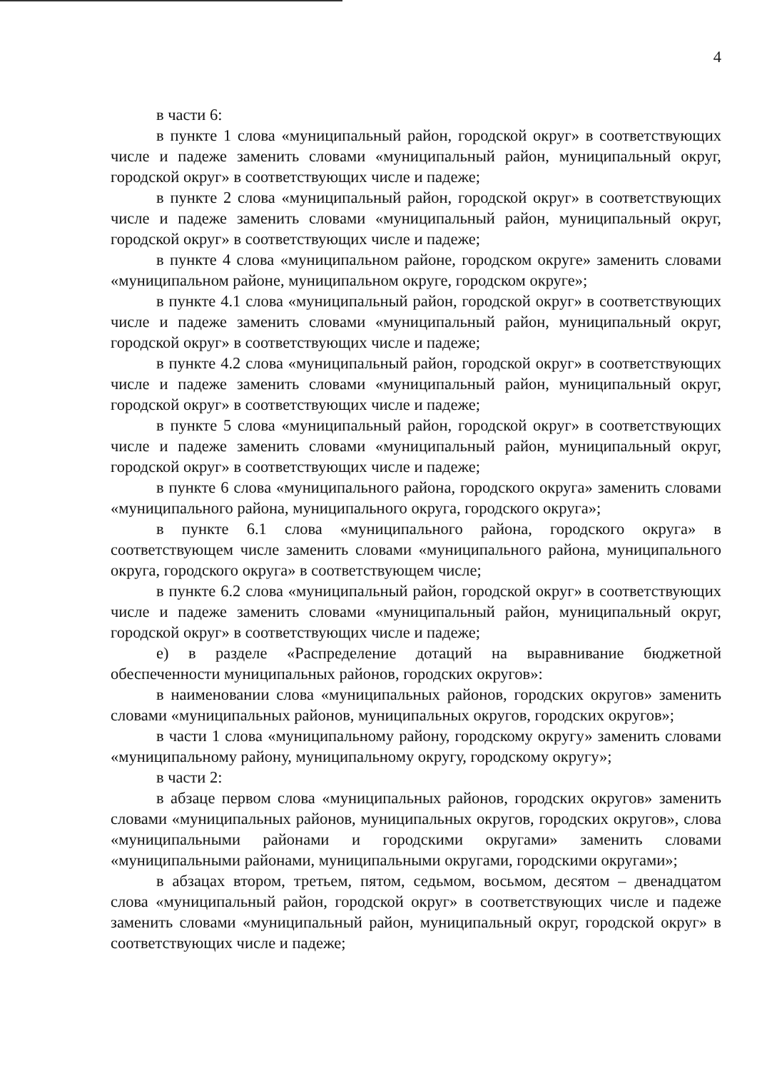4
в части 6:
в пункте 1 слова «муниципальный район, городской округ» в соответствующих числе и падеже заменить словами «муниципальный район, муниципальный округ, городской округ» в соответствующих числе и падеже;
в пункте 2 слова «муниципальный район, городской округ» в соответствующих числе и падеже заменить словами «муниципальный район, муниципальный округ, городской округ» в соответствующих числе и падеже;
в пункте 4 слова «муниципальном районе, городском округе» заменить словами «муниципальном районе, муниципальном округе, городском округе»;
в пункте 4.1 слова «муниципальный район, городской округ» в соответствующих числе и падеже заменить словами «муниципальный район, муниципальный округ, городской округ» в соответствующих числе и падеже;
в пункте 4.2 слова «муниципальный район, городской округ» в соответствующих числе и падеже заменить словами «муниципальный район, муниципальный округ, городской округ» в соответствующих числе и падеже;
в пункте 5 слова «муниципальный район, городской округ» в соответствующих числе и падеже заменить словами «муниципальный район, муниципальный округ, городской округ» в соответствующих числе и падеже;
в пункте 6 слова «муниципального района, городского округа» заменить словами «муниципального района, муниципального округа, городского округа»;
в пункте 6.1 слова «муниципального района, городского округа» в соответствующем числе заменить словами «муниципального района, муниципального округа, городского округа» в соответствующем числе;
в пункте 6.2 слова «муниципальный район, городской округ» в соответствующих числе и падеже заменить словами «муниципальный район, муниципальный округ, городской округ» в соответствующих числе и падеже;
е) в разделе «Распределение дотаций на выравнивание бюджетной обеспеченности муниципальных районов, городских округов»:
в наименовании слова «муниципальных районов, городских округов» заменить словами «муниципальных районов, муниципальных округов, городских округов»;
в части 1 слова «муниципальному району, городскому округу» заменить словами «муниципальному району, муниципальному округу, городскому округу»;
в части 2:
в абзаце первом слова «муниципальных районов, городских округов» заменить словами «муниципальных районов, муниципальных округов, городских округов», слова «муниципальными районами и городскими округами» заменить словами «муниципальными районами, муниципальными округами, городскими округами»;
в абзацах втором, третьем, пятом, седьмом, восьмом, десятом – двенадцатом слова «муниципальный район, городской округ» в соответствующих числе и падеже заменить словами «муниципальный район, муниципальный округ, городской округ» в соответствующих числе и падеже;